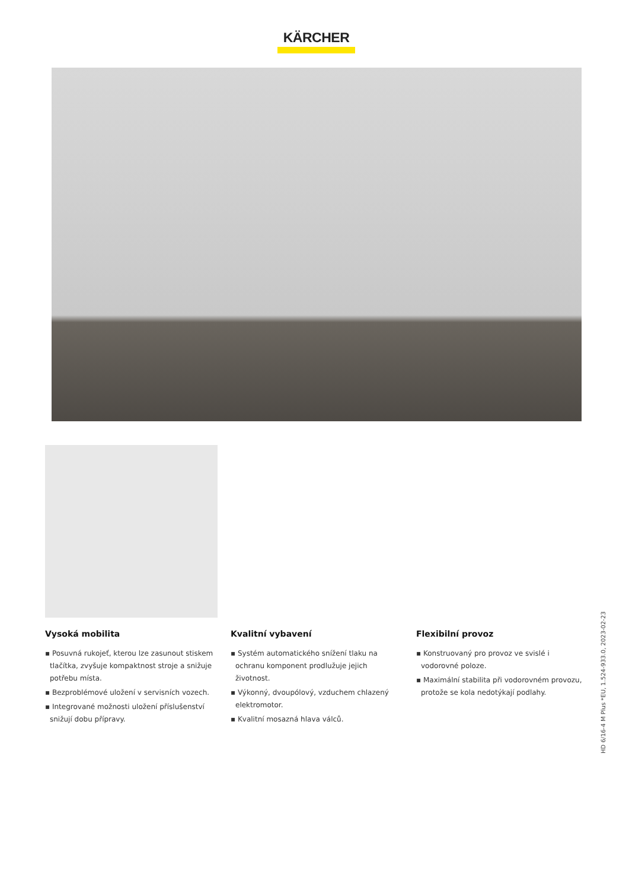KÄRCHER
Vysoká mobilita
▪ Posuvná rukojeť, kterou lze zasunout stiskem tlačítka, zvyšuje kompaktnost stroje a snižuje potřebu místa.
▪ Bezproblémové uložení v servisních vozech.
▪ Integrované možnosti uložení příslušenství snižují dobu přípravy.
Kvalitní vybavení
▪ Systém automatického snížení tlaku na ochranu komponent prodlužuje jejich životnost.
▪ Výkonný, dvoupólový, vzduchem chlazený elektromotor.
▪ Kvalitní mosazná hlava válců.
Flexibilní provoz
▪ Konstruovaný pro provoz ve svislé i vodorovné poloze.
▪ Maximální stabilita při vodorovném provozu, protože se kola nedotýkají podlahy.
HD 6/16-4 M Plus *EU, 1.524-933.0, 2023-02-23